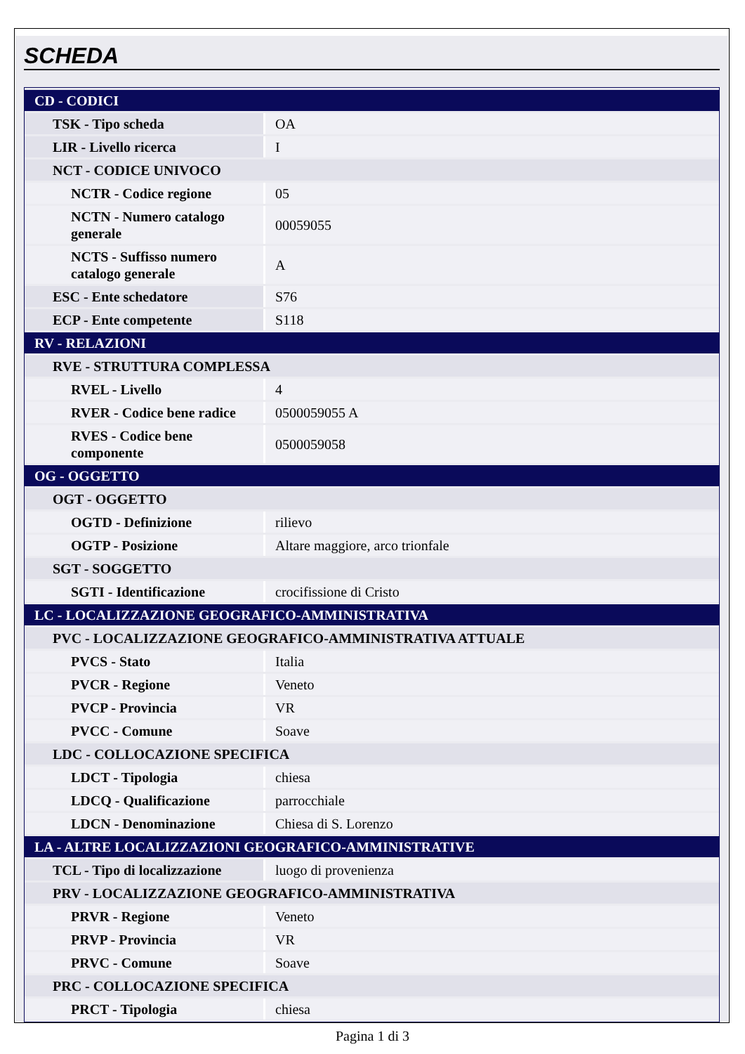SCHEDA
| CD - CODICI | |
| TSK - Tipo scheda | OA |
| LIR - Livello ricerca | I |
| NCT - CODICE UNIVOCO | |
| NCTR - Codice regione | 05 |
| NCTN - Numero catalogo generale | 00059055 |
| NCTS - Suffisso numero catalogo generale | A |
| ESC - Ente schedatore | S76 |
| ECP - Ente competente | S118 |
| RV - RELAZIONI | |
| RVE - STRUTTURA COMPLESSA | |
| RVEL - Livello | 4 |
| RVER - Codice bene radice | 0500059055 A |
| RVES - Codice bene componente | 0500059058 |
| OG - OGGETTO | |
| OGT - OGGETTO | |
| OGTD - Definizione | rilievo |
| OGTP - Posizione | Altare maggiore, arco trionfale |
| SGT - SOGGETTO | |
| SGTI - Identificazione | crocifissione di Cristo |
| LC - LOCALIZZAZIONE GEOGRAFICO-AMMINISTRATIVA | |
| PVC - LOCALIZZAZIONE GEOGRAFICO-AMMINISTRATIVA ATTUALE | |
| PVCS - Stato | Italia |
| PVCR - Regione | Veneto |
| PVCP - Provincia | VR |
| PVCC - Comune | Soave |
| LDC - COLLOCAZIONE SPECIFICA | |
| LDCT - Tipologia | chiesa |
| LDCQ - Qualificazione | parrocchiale |
| LDCN - Denominazione | Chiesa di S. Lorenzo |
| LA - ALTRE LOCALIZZAZIONI GEOGRAFICO-AMMINISTRATIVE | |
| TCL - Tipo di localizzazione | luogo di provenienza |
| PRV - LOCALIZZAZIONE GEOGRAFICO-AMMINISTRATIVA | |
| PRVR - Regione | Veneto |
| PRVP - Provincia | VR |
| PRVC - Comune | Soave |
| PRC - COLLOCAZIONE SPECIFICA | |
| PRCT - Tipologia | chiesa |
Pagina 1 di 3